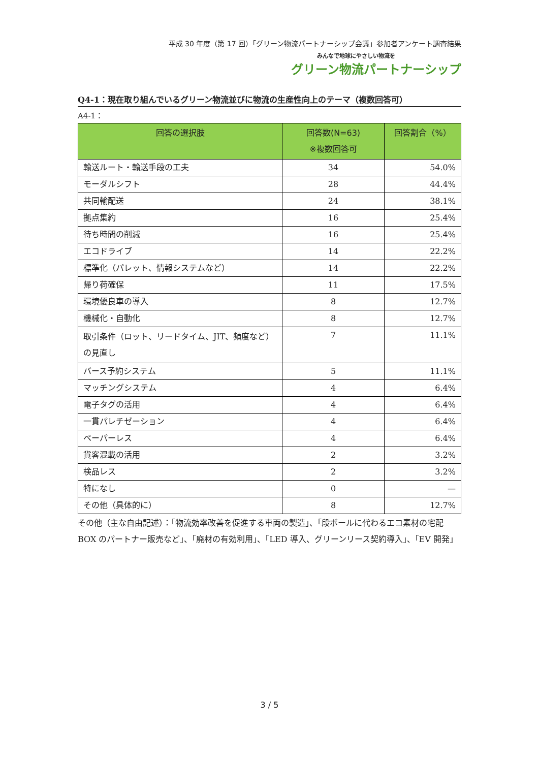平成 30 年度（第 17 回）「グリーン物流パートナーシップ会議」参加者アンケート調査結果
みんなで地球にやさしい物流を
グリーン物流パートナーシップ
Q4-1：現在取り組んでいるグリーン物流並びに物流の生産性向上のテーマ（複数回答可）
A4-1：
| 回答の選択肢 | 回答数(N=63) ※複数回答可 | 回答割合（%） |
| --- | --- | --- |
| 輸送ルート・輸送手段の工夫 | 34 | 54.0% |
| モーダルシフト | 28 | 44.4% |
| 共同輸配送 | 24 | 38.1% |
| 拠点集約 | 16 | 25.4% |
| 待ち時間の削減 | 16 | 25.4% |
| エコドライブ | 14 | 22.2% |
| 標準化（パレット、情報システムなど） | 14 | 22.2% |
| 帰り荷確保 | 11 | 17.5% |
| 環境優良車の導入 | 8 | 12.7% |
| 機械化・自動化 | 8 | 12.7% |
| 取引条件（ロット、リードタイム、JIT、頻度など）の見直し | 7 | 11.1% |
| バース予約システム | 5 | 11.1% |
| マッチングシステム | 4 | 6.4% |
| 電子タグの活用 | 4 | 6.4% |
| 一貫パレチゼーション | 4 | 6.4% |
| ペーパーレス | 4 | 6.4% |
| 貨客混載の活用 | 2 | 3.2% |
| 検品レス | 2 | 3.2% |
| 特になし | 0 | — |
| その他（具体的に） | 8 | 12.7% |
その他（主な自由記述）：「物流効率改善を促進する車両の製造」、「段ボールに代わるエコ素材の宅配 BOX のパートナー販売など」、「廃材の有効利用」、「LED 導入、グリーンリース契約導入」、「EV 開発」
3 / 5